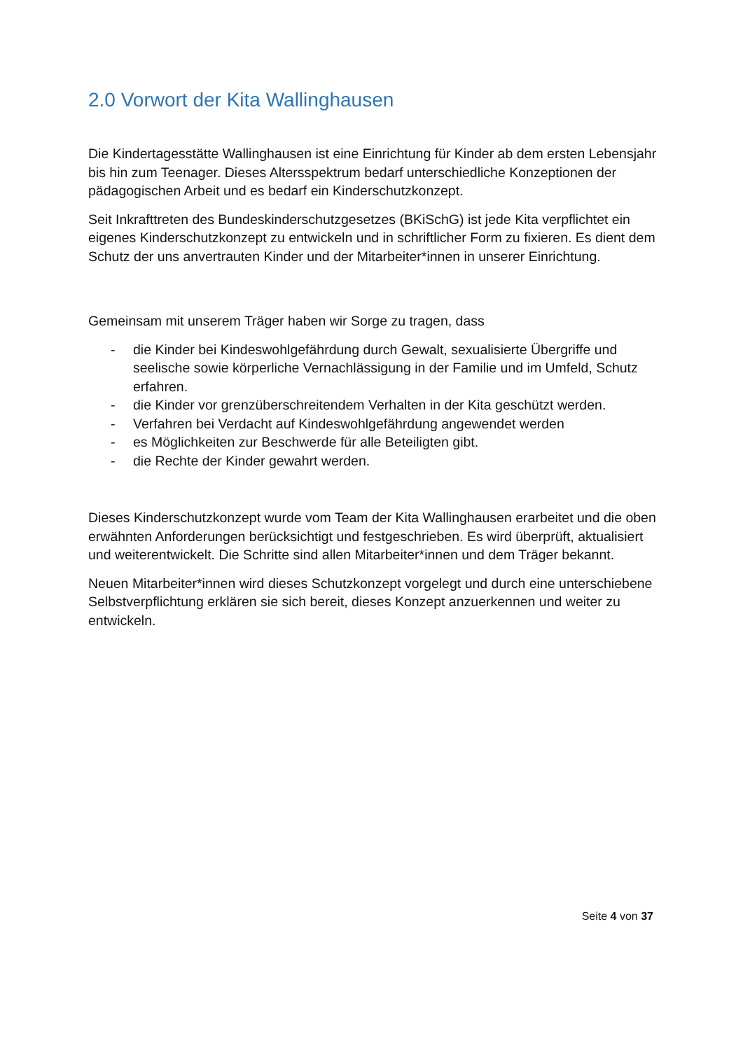2.0 Vorwort der Kita Wallinghausen
Die Kindertagesstätte Wallinghausen ist eine Einrichtung für Kinder ab dem ersten Lebensjahr bis hin zum Teenager. Dieses Altersspektrum bedarf unterschiedliche Konzeptionen der pädagogischen Arbeit und es bedarf ein Kinderschutzkonzept.
Seit Inkrafttreten des Bundeskinderschutzgesetzes (BKiSchG) ist jede Kita verpflichtet ein eigenes Kinderschutzkonzept zu entwickeln und in schriftlicher Form zu fixieren. Es dient dem Schutz der uns anvertrauten Kinder und der Mitarbeiter*innen in unserer Einrichtung.
Gemeinsam mit unserem Träger haben wir Sorge zu tragen, dass
- die Kinder bei Kindeswohlgefährdung durch Gewalt, sexualisierte Übergriffe und seelische sowie körperliche Vernachlässigung in der Familie und im Umfeld, Schutz erfahren.
- die Kinder vor grenzüberschreitendem Verhalten in der Kita geschützt werden.
- Verfahren bei Verdacht auf Kindeswohlgefährdung angewendet werden
- es Möglichkeiten zur Beschwerde für alle Beteiligten gibt.
- die Rechte der Kinder gewahrt werden.
Dieses Kinderschutzkonzept wurde vom Team der Kita Wallinghausen erarbeitet und die oben erwähnten Anforderungen berücksichtigt und festgeschrieben. Es wird überprüft, aktualisiert und weiterentwickelt. Die Schritte sind allen Mitarbeiter*innen und dem Träger bekannt.
Neuen Mitarbeiter*innen wird dieses Schutzkonzept vorgelegt und durch eine unterschiebene Selbstverpflichtung erklären sie sich bereit, dieses Konzept anzuerkennen und weiter zu entwickeln.
Seite 4 von 37